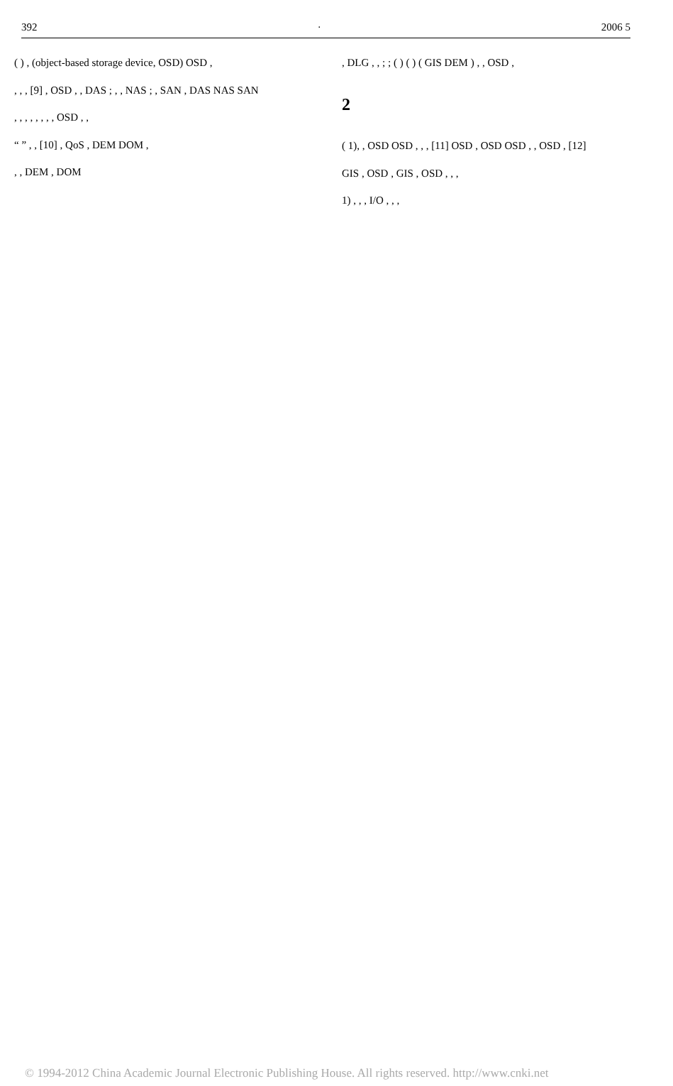392 · 2006 5
( ) , (object-based storage device, OSD) OSD ,
, , , [9] , OSD , , DAS ; , , NAS ; , SAN , DAS NAS SAN
, , , , , , , , OSD , ,
“ ” , , [10] , QoS , DEM DOM ,
, , DEM , DOM
, DLG , , ; ; ( ) ( ) ( GIS DEM ) , , OSD ,
2
( 1), , OSD OSD , , , [11] OSD , OSD OSD , , OSD , [12]
GIS , OSD , GIS , OSD , , ,
1) , , , I/O , , ,
© 1994-2012 China Academic Journal Electronic Publishing House. All rights reserved. http://www.cnki.net